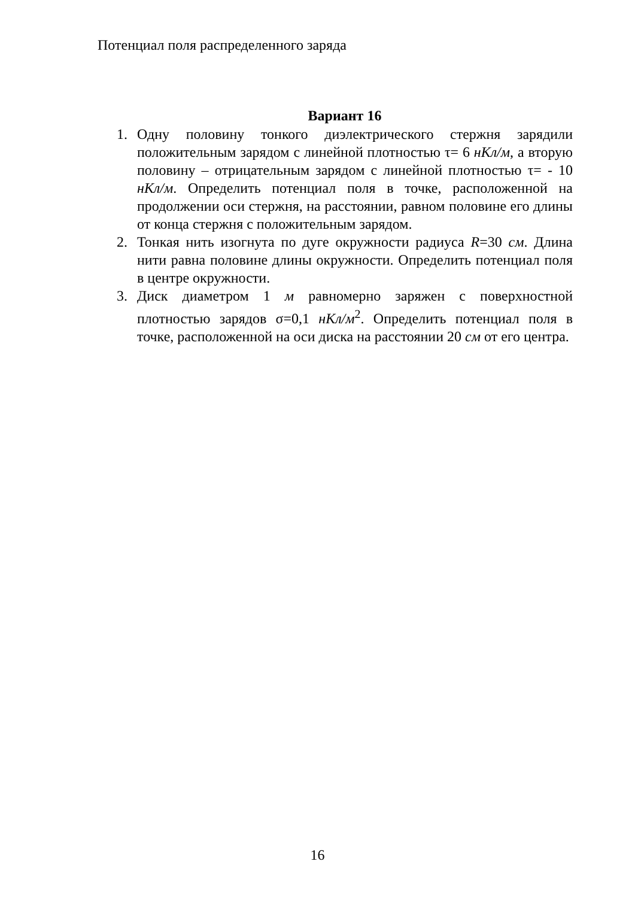Потенциал поля распределенного заряда
Вариант 16
1. Одну половину тонкого диэлектрического стержня зарядили положительным зарядом с линейной плотностью τ= 6 нКл/м, а вторую половину – отрицательным зарядом с линейной плотностью τ= - 10 нКл/м. Определить потенциал поля в точке, расположенной на продолжении оси стержня, на расстоянии, равном половине его длины от конца стержня с положительным зарядом.
2. Тонкая нить изогнута по дуге окружности радиуса R=30 см. Длина нити равна половине длины окружности. Определить потенциал поля в центре окружности.
3. Диск диаметром 1 м равномерно заряжен с поверхностной плотностью зарядов σ=0,1 нКл/м<sup>2</sup>. Определить потенциал поля в точке, расположенной на оси диска на расстоянии 20 см от его центра.
16